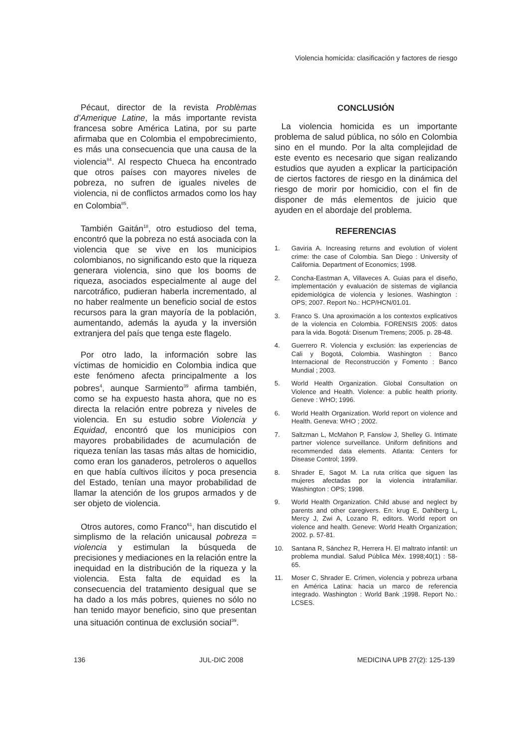Violencia homicida: clasificación y factores de riesgo
Pécaut, director de la revista Problèmas d’Amerique Latine, la más importante revista francesa sobre América Latina, por su parte afirmaba que en Colombia el empobrecimiento, es más una consecuencia que una causa de la violencia<sup>84</sup>. Al respecto Chueca ha encontrado que otros países con mayores niveles de pobreza, no sufren de iguales niveles de violencia, ni de conflictos armados como los hay en Colombia<sup>85</sup>.
También Gaitán<sup>18</sup>, otro estudioso del tema, encontró que la pobreza no está asociada con la violencia que se vive en los municipios colombianos, no significando esto que la riqueza generara violencia, sino que los booms de riqueza, asociados especialmente al auge del narcotráfico, pudieran haberla incrementado, al no haber realmente un beneficio social de estos recursos para la gran mayoría de la población, aumentando, además la ayuda y la inversión extranjera del país que tenga este flagelo.
Por otro lado, la información sobre las víctimas de homicidio en Colombia indica que este fenómeno afecta principalmente a los pobres<sup>4</sup>, aunque Sarmiento<sup>39</sup> afirma también, como se ha expuesto hasta ahora, que no es directa la relación entre pobreza y niveles de violencia. En su estudio sobre Violencia y Equidad, encontró que los municipios con mayores probabilidades de acumulación de riqueza tenían las tasas más altas de homicidio, como eran los ganaderos, petroleros o aquellos en que había cultivos ilícitos y poca presencia del Estado, tenían una mayor probabilidad de llamar la atención de los grupos armados y de ser objeto de violencia.
Otros autores, como Franco<sup>61</sup>, han discutido el simplismo de la relación unicausal pobreza = violencia y estimulan la búsqueda de precisiones y mediaciones en la relación entre la inequidad en la distribución de la riqueza y la violencia. Esta falta de equidad es la consecuencia del tratamiento desigual que se ha dado a los más pobres, quienes no sólo no han tenido mayor beneficio, sino que presentan una situación continua de exclusión social<sup>39</sup>.
CONCLUSIÓN
La violencia homicida es un importante problema de salud pública, no sólo en Colombia sino en el mundo. Por la alta complejidad de este evento es necesario que sigan realizando estudios que ayuden a explicar la participación de ciertos factores de riesgo en la dinámica del riesgo de morir por homicidio, con el fin de disponer de más elementos de juicio que ayuden en el abordaje del problema.
REFERENCIAS
1. Gaviria A. Increasing returns and evolution of violent crime: the case of Colombia. San Diego : University of California. Department of Economics; 1998.
2. Concha-Eastman A, Villaveces A. Guias para el diseño, implementación y evaluación de sistemas de vigilancia epidemiológica de violencia y lesiones. Washington : OPS; 2007. Report No.: HCP/HCN/01.01.
3. Franco S. Una aproximación a los contextos explicativos de la violencia en Colombia. FORENSIS 2005: datos para la vida. Bogotá: Disenum Tremens; 2005. p. 28-48.
4. Guerrero R. Violencia y exclusión: las experiencias de Cali y Bogotá, Colombia. Washington : Banco Internacional de Reconstrucción y Fomento : Banco Mundial ; 2003.
5. World Health Organization. Global Consultation on Violence and Health. Violence: a public health priority. Geneve : WHO; 1996.
6. World Health Organization. World report on violence and Health. Geneva: WHO ; 2002.
7. Saltzman L, McMahon P, Fanslow J, Shelley G. Intimate partner violence surveillance. Uniform definitions and recommended data elements. Atlanta: Centers for Disease Control; 1999.
8. Shrader E, Sagot M. La ruta crítica que siguen las mujeres afectadas por la violencia intrafamiliar. Washington : OPS; 1998.
9. World Health Organization. Child abuse and neglect by parents and other caregivers. En: krug E, Dahlberg L, Mercy J, Zwi A, Lozano R, editors. World report on violence and health. Geneve: World Health Organization; 2002. p. 57-81.
10. Santana R, Sánchez R, Herrera H. El maltrato infantil: un problema mundial. Salud Pública Méx. 1998;40(1) : 58-65.
11. Moser C, Shrader E. Crimen, violencia y pobreza urbana en América Latina: hacia un marco de referencia integrado. Washington : World Bank ;1998. Report No.: LCSES.
136 JUL-DIC 2008 MEDICINA UPB 27(2): 125-139